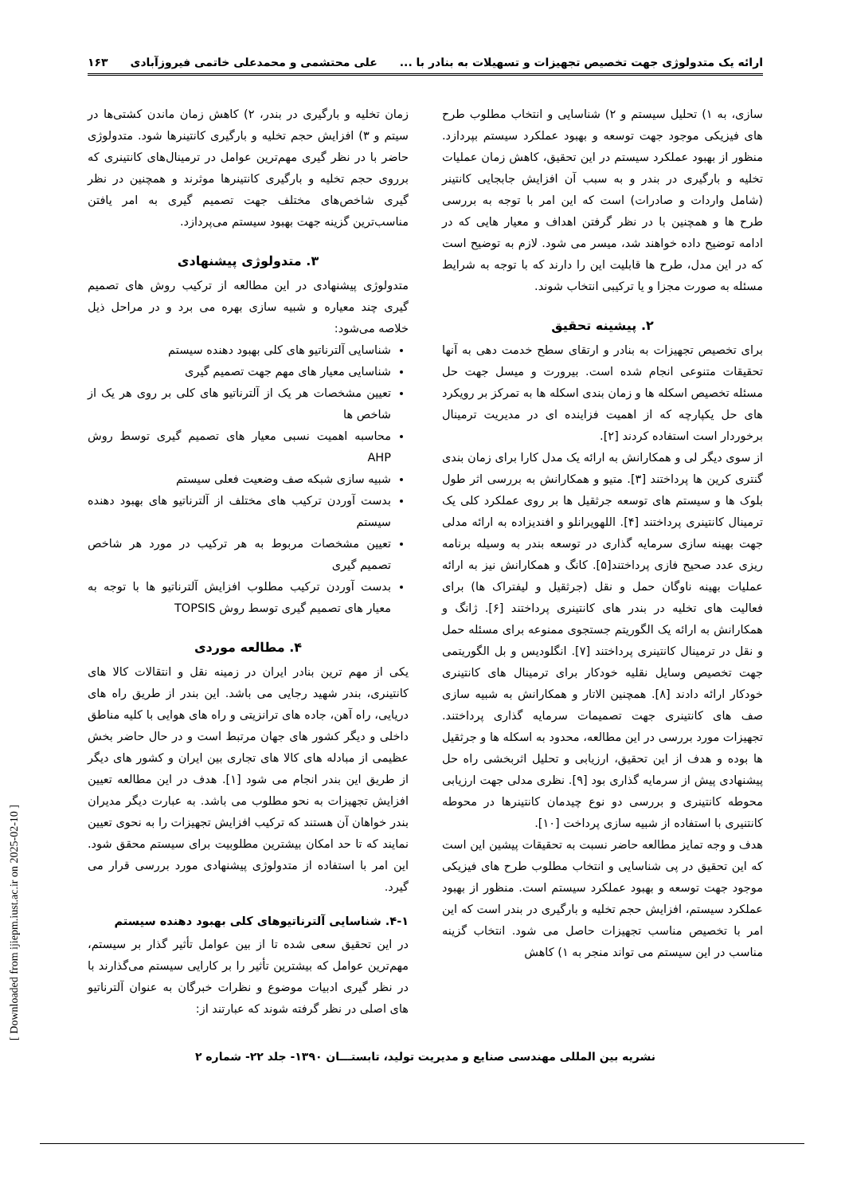ارائه یک متدولوژی جهت تخصیص تجهیزات و تسهیلات به بنادر با ... علی محتشمی و محمدعلی خاتمی فیروزآبادی ۱۶۳
سازی، به ۱) تحلیل سیستم و ۲) شناسایی و انتخاب مطلوب طرح های فیزیکی موجود جهت توسعه و بهبود عملکرد سیستم بپردازد. منظور از بهبود عملکرد سیستم در این تحقیق، کاهش زمان عملیات تخلیه و بارگیری در بندر و به سبب آن افزایش جابجایی کانتینر (شامل واردات و صادرات) است که این امر با توجه به بررسی طرح ها و همچنین با در نظر گرفتن اهداف و معیار هایی که در ادامه توضیح داده خواهند شد، میسر می شود. لازم به توضیح است که در این مدل، طرح ها قابلیت این را دارند که با توجه به شرایط مسئله به صورت مجزا و یا ترکیبی انتخاب شوند.
۲. پیشینه تحقیق
برای تخصیص تجهیزات به بنادر و ارتقای سطح خدمت دهی به آنها تحقیقات متنوعی انجام شده است. بیرورت و میسل جهت حل مسئله تخصیص اسکله ها و زمان بندی اسکله ها به تمرکز بر رویکرد های حل یکپارچه که از اهمیت فزاینده ای در مدیریت ترمینال برخوردار است استفاده کردند [۲].
از سوی دیگر لی و همکارانش به ارائه یک مدل کارا برای زمان بندی گنتری کرین ها پرداختند [۳]. متیو و همکارانش به بررسی اثر طول بلوک ها و سیستم های توسعه جرثقیل ها بر روی عملکرد کلی یک ترمینال کانتینری پرداختند [۴]. اللهویرانلو و افندیزاده به ارائه مدلی جهت بهینه سازی سرمایه گذاری در توسعه بندر به وسیله برنامه ریزی عدد صحیح فازی پرداختند[۵]. کانگ و همکارانش نیز به ارائه عملیات بهینه ناوگان حمل و نقل (جرثقیل و لیفتراک ها) برای فعالیت های تخلیه در بندر های کانتینری پرداختند [۶]. ژانگ و همکارانش به ارائه یک الگوریتم جستجوی ممنوعه برای مسئله حمل و نقل در ترمینال کانتینری پرداختند [۷]. انگلودیس و بل الگوریتمی جهت تخصیص وسایل نقلیه خودکار برای ترمینال های کانتینری خودکار ارائه دادند [۸]. همچنین الاتار و همکارانش به شبیه سازی صف های کانتینری جهت تصمیمات سرمایه گذاری پرداختند. تجهیزات مورد بررسی در این مطالعه، محدود به اسکله ها و جرثقیل ها بوده و هدف از این تحقیق، ارزیابی و تحلیل اثربخشی راه حل پیشنهادی پیش از سرمایه گذاری بود [۹]. نظری مدلی جهت ارزیابی محوطه کانتینری و بررسی دو نوع چیدمان کانتینرها در محوطه کانتنیری با استفاده از شبیه سازی پرداخت [۱۰].
هدف و وجه تمایز مطالعه حاضر نسبت به تحقیقات پیشین این است که این تحقیق در پی شناسایی و انتخاب مطلوب طرح های فیزیکی موجود جهت توسعه و بهبود عملکرد سیستم است. منظور از بهبود عملکرد سیستم، افزایش حجم تخلیه و بارگیری در بندر است که این امر با تخصیص مناسب تجهیزات حاصل می شود. انتخاب گزینه مناسب در این سیستم می تواند منجر به ۱) کاهش
زمان تخلیه و بارگیری در بندر، ۲) کاهش زمان ماندن کشتی‌ها در سیتم و ۳) افزایش حجم تخلیه و بارگیری کانتینرها شود. متدولوژی حاضر با در نظر گیری مهم‌ترین عوامل در ترمینال‌های کانتینری که برروی حجم تخلیه و بارگیری کانتینرها موثرند و همچنین در نظر گیری شاخص‌های مختلف جهت تصمیم گیری به امر یافتن مناسب‌ترین گزینه جهت بهبود سیستم می‌پردازد.
۳. متدولوژی پیشنهادی
متدولوژی پیشنهادی در این مطالعه از ترکیب روش های تصمیم گیری چند معیاره و شبیه سازی بهره می برد و در مراحل ذیل خلاصه می‌شود:
شناسایی آلترناتیو های کلی بهبود دهنده سیستم
شناسایی معیار های مهم جهت تصمیم گیری
تعیین مشخصات هر یک از آلترناتیو های کلی بر روی هر یک از شاخص ها
محاسبه اهمیت نسبی معیار های تصمیم گیری توسط روش AHP
شبیه سازی شبکه صف وضعیت فعلی سیستم
بدست آوردن ترکیب های مختلف از آلترناتیو های بهبود دهنده سیستم
تعیین مشخصات مربوط به هر ترکیب در مورد هر شاخص تصمیم گیری
بدست آوردن ترکیب مطلوب افزایش آلترناتیو ها با توجه به معیار های تصمیم گیری توسط روش TOPSIS
۴. مطالعه موردی
یکی از مهم ترین بنادر ایران در زمینه نقل و انتقالات کالا های کانتینری، بندر شهید رجایی می باشد. این بندر از طریق راه های دریایی، راه آهن، جاده های ترانزیتی و راه های هوایی با کلیه مناطق داخلی و دیگر کشور های جهان مرتبط است و در حال حاضر بخش عظیمی از مبادله های کالا های تجاری بین ایران و کشور های دیگر از طریق این بندر انجام می شود [۱]. هدف در این مطالعه تعیین افزایش تجهیزات به نحو مطلوب می باشد. به عبارت دیگر مدیران بندر خواهان آن هستند که ترکیب افزایش تجهیزات را به نحوی تعیین نمایند که تا حد امکان بیشترین مطلوبیت برای سیستم محقق شود. این امر با استفاده از متدولوژی پیشنهادی مورد بررسی قرار می گیرد.
۴-۱. شناسایی آلترناتیوهای کلی بهبود دهنده سیستم
در این تحقیق سعی شده تا از بین عوامل تأثیر گذار بر سیستم، مهم‌ترین عوامل که بیشترین تأثیر را بر کارایی سیستم می‌گذارند با در نظر گیری ادبیات موضوع و نظرات خبرگان به عنوان آلترناتیو های اصلی در نظر گرفته شوند که عبارتند از:
نشریه بین المللی مهندسی صنایع و مدیریت تولید، تابستـــان ۱۳۹۰- جلد ۲۲- شماره ۲
[ Downloaded from ijiepm.iust.ac.ir on 2025-02-10 ]